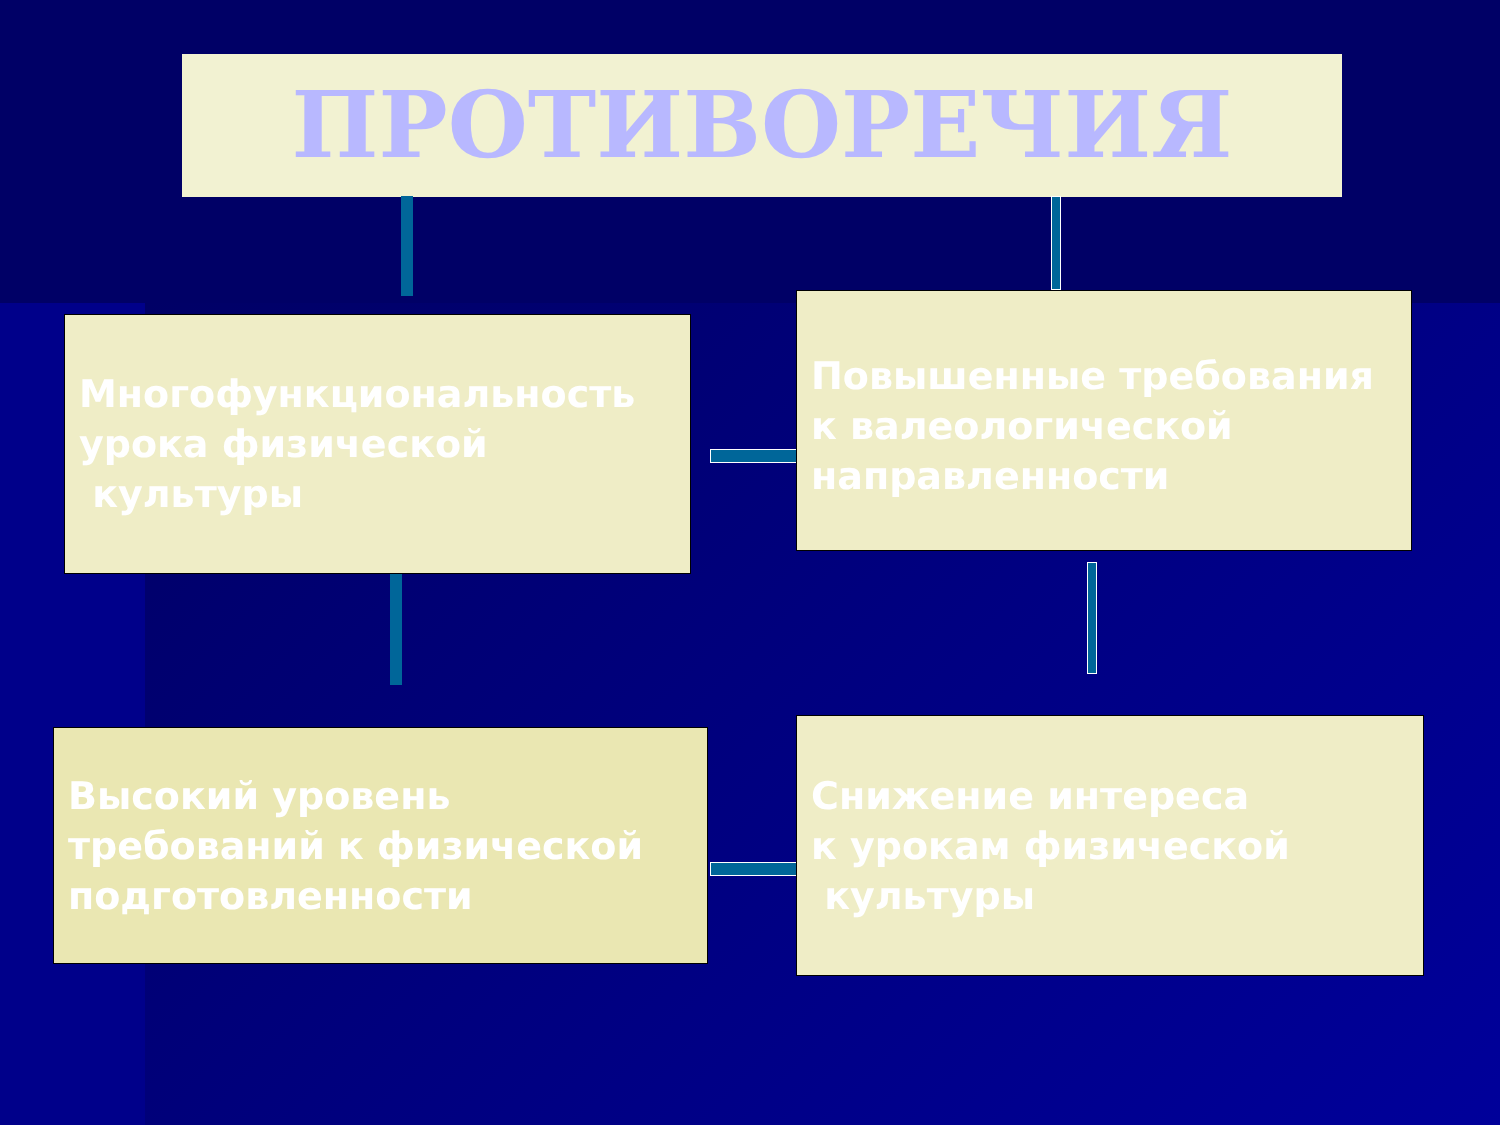ПРОТИВОРЕЧИЯ
Многофункциональность урока физической
культуры
Повышенные требования к валеологической направленности
Высокий уровень требований к физической подготовленности
Снижение интереса
к урокам физической
культуры